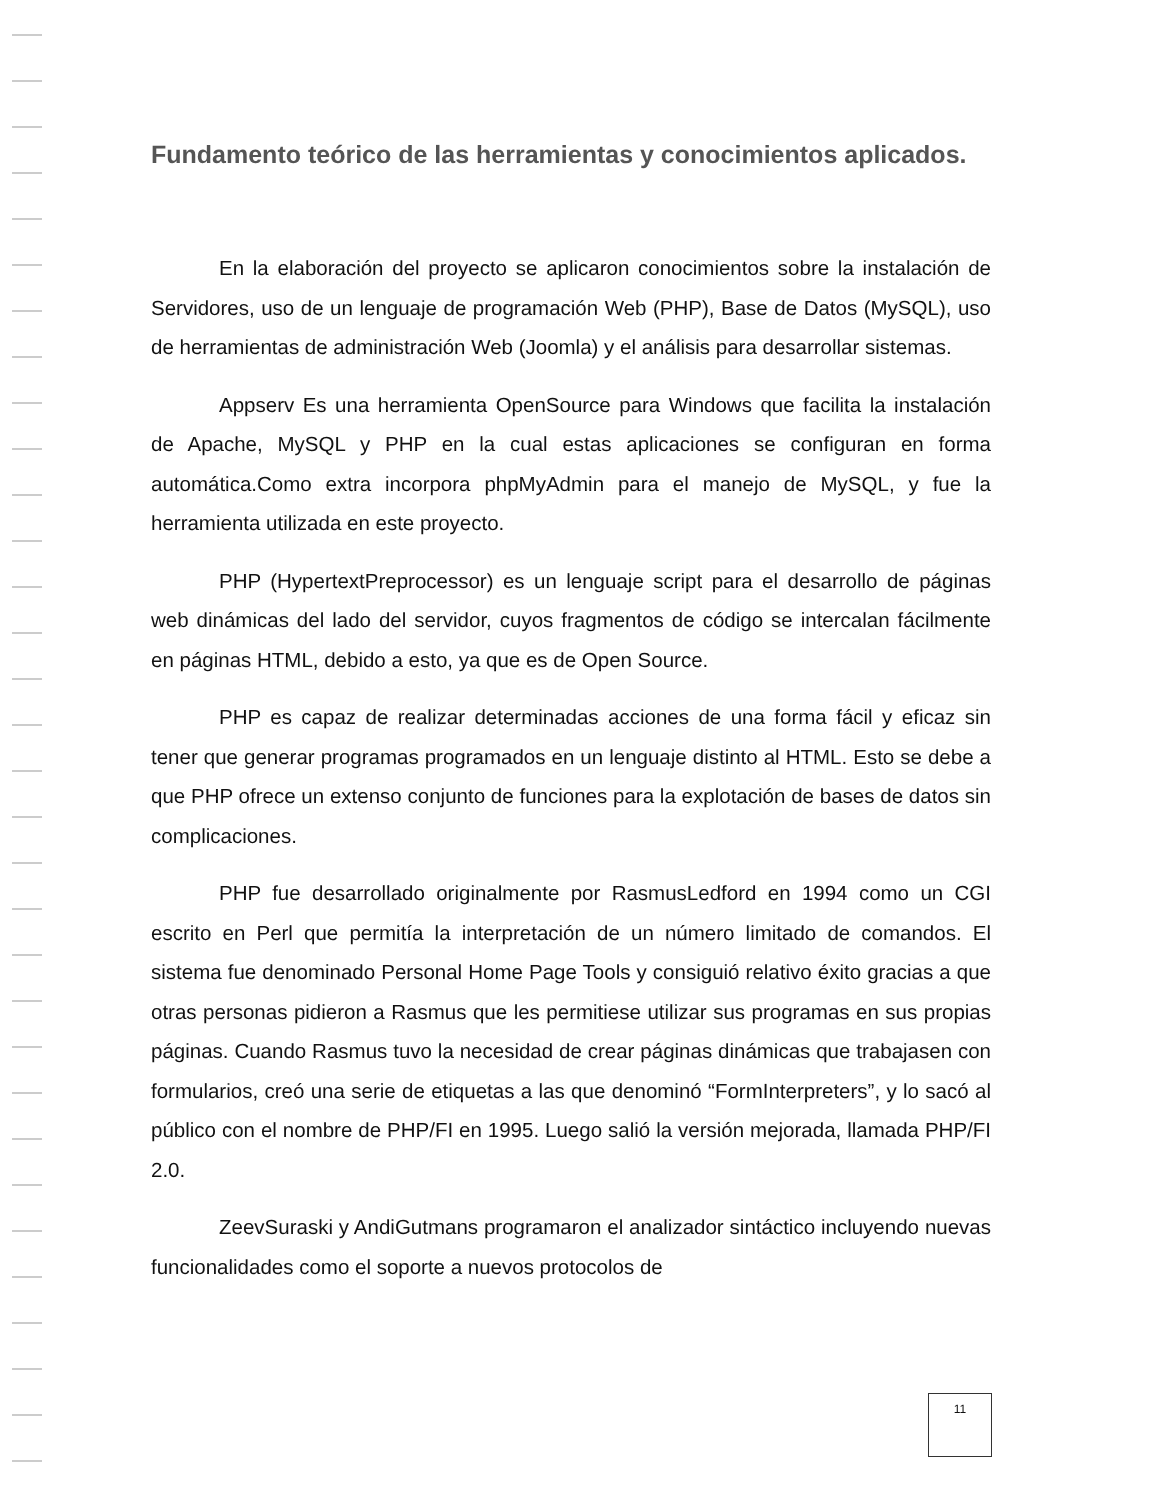Fundamento teórico de las herramientas y conocimientos aplicados.
En la elaboración del proyecto se aplicaron conocimientos sobre la instalación de Servidores, uso de un lenguaje de programación Web (PHP), Base de Datos (MySQL), uso de herramientas de administración Web (Joomla) y el análisis para desarrollar sistemas.
Appserv Es una herramienta OpenSource para Windows que facilita la instalación de Apache, MySQL y PHP en la cual estas aplicaciones se configuran en forma automática.Como extra incorpora phpMyAdmin para el manejo de MySQL, y fue la herramienta utilizada en este proyecto.
PHP (HypertextPreprocessor) es un lenguaje script para el desarrollo de páginas web dinámicas del lado del servidor, cuyos fragmentos de código se intercalan fácilmente en páginas HTML, debido a esto, ya que es de Open Source.
PHP es capaz de realizar determinadas acciones de una forma fácil y eficaz sin tener que generar programas programados en un lenguaje distinto al HTML. Esto se debe a que PHP ofrece un extenso conjunto de funciones para la explotación de bases de datos sin complicaciones.
PHP fue desarrollado originalmente por RasmusLedford en 1994 como un CGI escrito en Perl que permitía la interpretación de un número limitado de comandos. El sistema fue denominado Personal Home Page Tools y consiguió relativo éxito gracias a que otras personas pidieron a Rasmus que les permitiese utilizar sus programas en sus propias páginas. Cuando Rasmus tuvo la necesidad de crear páginas dinámicas que trabajasen con formularios, creó una serie de etiquetas a las que denominó “FormInterpreters”, y lo sacó al público con el nombre de PHP/FI en 1995. Luego salió la versión mejorada, llamada PHP/FI 2.0.
ZeevSuraski y AndiGutmans programaron el analizador sintáctico incluyendo nuevas funcionalidades como el soporte a nuevos protocolos de
11